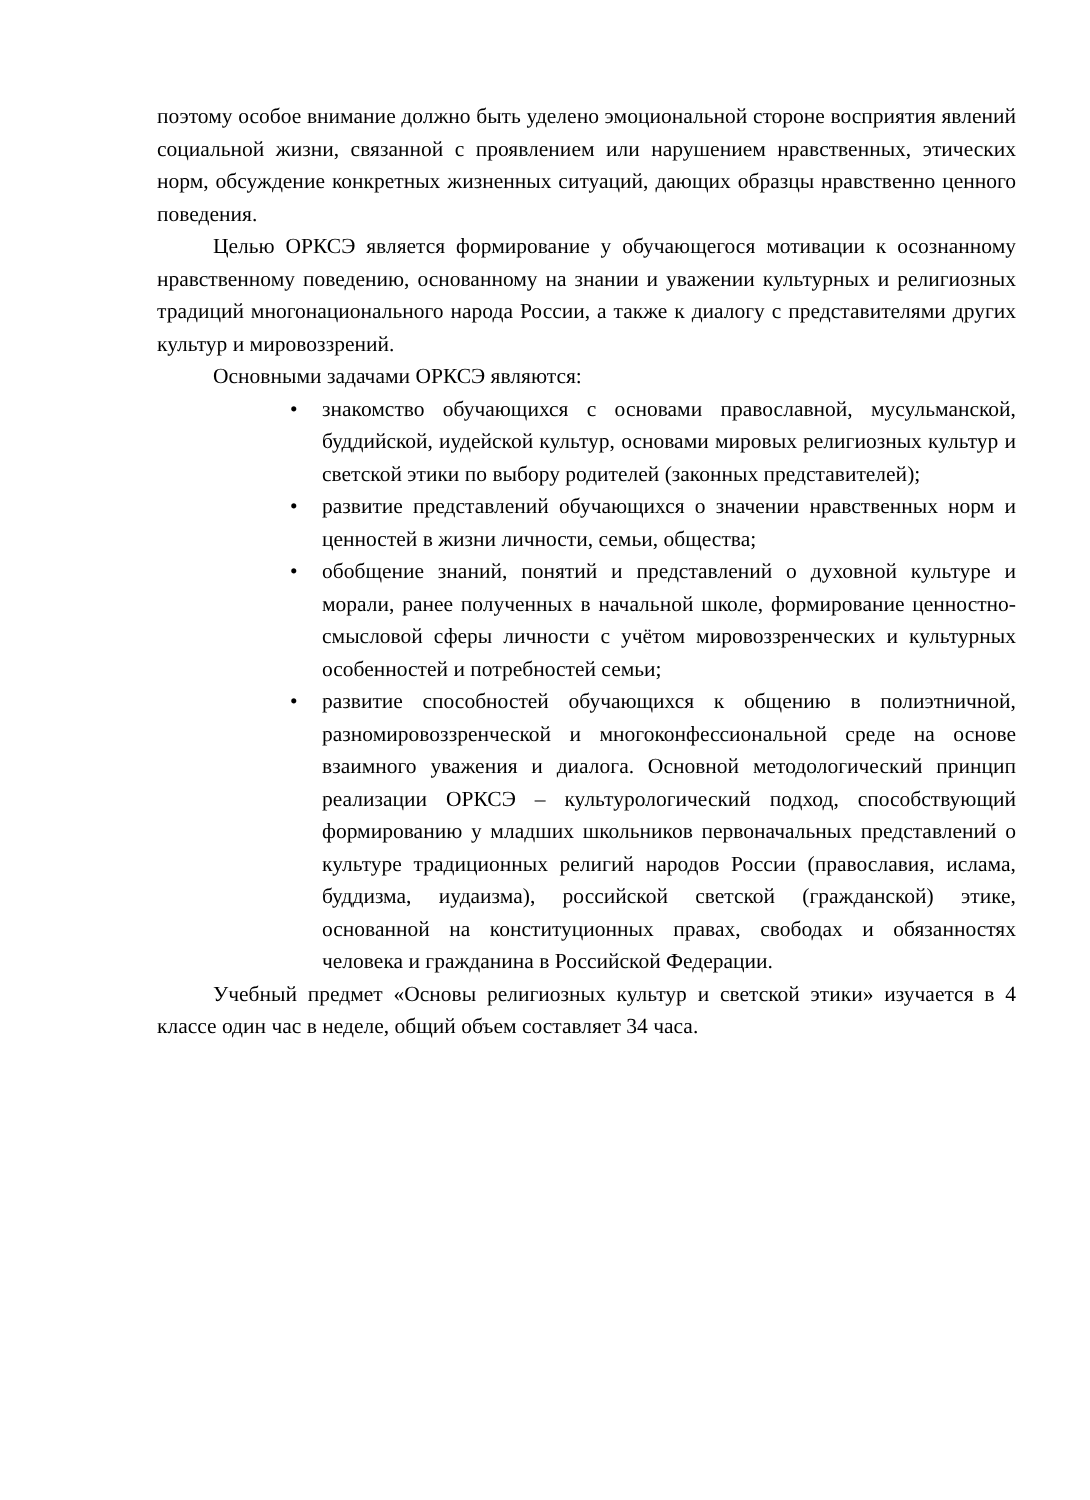поэтому особое внимание должно быть уделено эмоциональной стороне восприятия явлений социальной жизни, связанной с проявлением или нарушением нравственных, этических норм, обсуждение конкретных жизненных ситуаций, дающих образцы нравственно ценного поведения.
Целью ОРКСЭ является формирование у обучающегося мотивации к осознанному нравственному поведению, основанному на знании и уважении культурных и религиозных традиций многонационального народа России, а также к диалогу с представителями других культур и мировоззрений.
Основными задачами ОРКСЭ являются:
• знакомство обучающихся с основами православной, мусульманской, буддийской, иудейской культур, основами мировых религиозных культур и светской этики по выбору родителей (законных представителей);
• развитие представлений обучающихся о значении нравственных норм и ценностей в жизни личности, семьи, общества;
• обобщение знаний, понятий и представлений о духовной культуре и морали, ранее полученных в начальной школе, формирование ценностно-смысловой сферы личности с учётом мировоззренческих и культурных особенностей и потребностей семьи;
• развитие способностей обучающихся к общению в полиэтничной, разномировоззренческой и многоконфессиональной среде на основе взаимного уважения и диалога. Основной методологический принцип реализации ОРКСЭ – культурологический подход, способствующий формированию у младших школьников первоначальных представлений о культуре традиционных религий народов России (православия, ислама, буддизма, иудаизма), российской светской (гражданской) этике, основанной на конституционных правах, свободах и обязанностях человека и гражданина в Российской Федерации.
Учебный предмет «Основы религиозных культур и светской этики» изучается в 4 классе один час в неделе, общий объем составляет 34 часа.